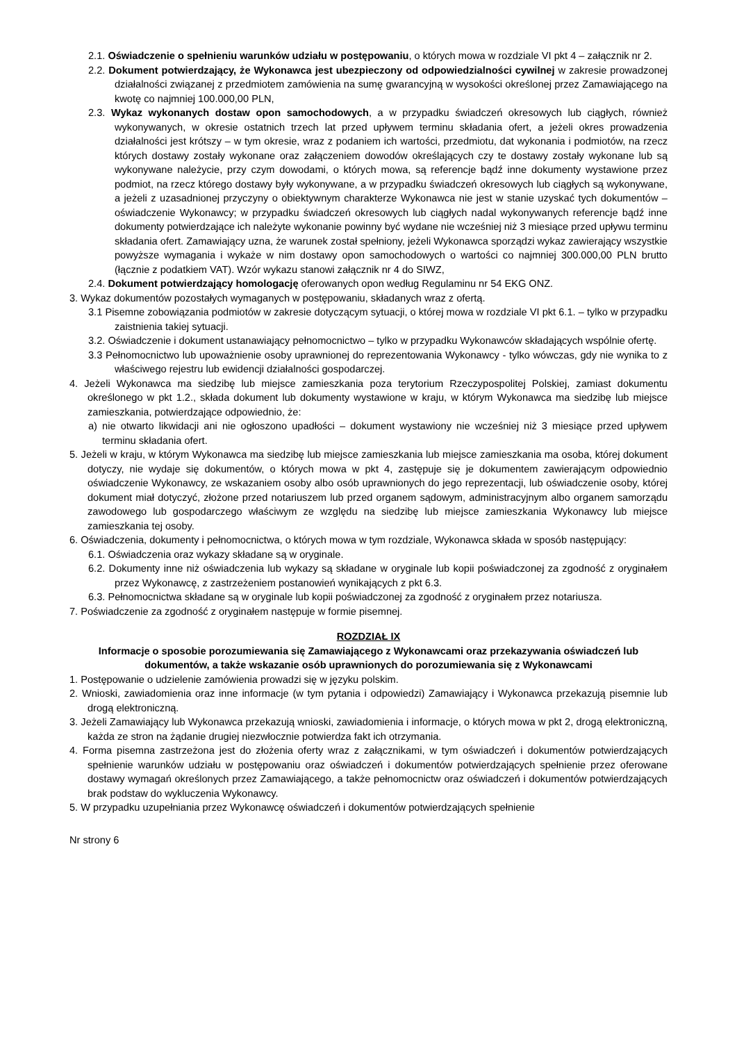2.1. Oświadczenie o spełnieniu warunków udziału w postępowaniu, o których mowa w rozdziale VI pkt 4 – załącznik nr 2.
2.2. Dokument potwierdzający, że Wykonawca jest ubezpieczony od odpowiedzialności cywilnej w zakresie prowadzonej działalności związanej z przedmiotem zamówienia na sumę gwarancyjną w wysokości określonej przez Zamawiającego na kwotę co najmniej 100.000,00 PLN,
2.3. Wykaz wykonanych dostaw opon samochodowych, a w przypadku świadczeń okresowych lub ciągłych, również wykonywanych, w okresie ostatnich trzech lat przed upływem terminu składania ofert, a jeżeli okres prowadzenia działalności jest krótszy – w tym okresie, wraz z podaniem ich wartości, przedmiotu, dat wykonania i podmiotów, na rzecz których dostawy zostały wykonane oraz załączeniem dowodów określających czy te dostawy zostały wykonane lub są wykonywane należycie, przy czym dowodami, o których mowa, są referencje bądź inne dokumenty wystawione przez podmiot, na rzecz którego dostawy były wykonywane, a w przypadku świadczeń okresowych lub ciągłych są wykonywane, a jeżeli z uzasadnionej przyczyny o obiektywnym charakterze Wykonawca nie jest w stanie uzyskać tych dokumentów – oświadczenie Wykonawcy; w przypadku świadczeń okresowych lub ciągłych nadal wykonywanych referencje bądź inne dokumenty potwierdzające ich należyte wykonanie powinny być wydane nie wcześniej niż 3 miesiące przed upływu terminu składania ofert. Zamawiający uzna, że warunek został spełniony, jeżeli Wykonawca sporządzi wykaz zawierający wszystkie powyższe wymagania i wykaże w nim dostawy opon samochodowych o wartości co najmniej 300.000,00 PLN brutto (łącznie z podatkiem VAT). Wzór wykazu stanowi załącznik nr 4 do SIWZ,
2.4. Dokument potwierdzający homologację oferowanych opon według Regulaminu nr 54 EKG ONZ.
3. Wykaz dokumentów pozostałych wymaganych w postępowaniu, składanych wraz z ofertą.
3.1 Pisemne zobowiązania podmiotów w zakresie dotyczącym sytuacji, o której mowa w rozdziale VI pkt 6.1. – tylko w przypadku zaistnienia takiej sytuacji.
3.2. Oświadczenie i dokument ustanawiający pełnomocnictwo – tylko w przypadku Wykonawców składających wspólnie ofertę.
3.3 Pełnomocnictwo lub upoważnienie osoby uprawnionej do reprezentowania Wykonawcy - tylko wówczas, gdy nie wynika to z właściwego rejestru lub ewidencji działalności gospodarczej.
4. Jeżeli Wykonawca ma siedzibę lub miejsce zamieszkania poza terytorium Rzeczypospolitej Polskiej, zamiast dokumentu określonego w pkt 1.2., składa dokument lub dokumenty wystawione w kraju, w którym Wykonawca ma siedzibę lub miejsce zamieszkania, potwierdzające odpowiednio, że:
a) nie otwarto likwidacji ani nie ogłoszono upadłości – dokument wystawiony nie wcześniej niż 3 miesiące przed upływem terminu składania ofert.
5. Jeżeli w kraju, w którym Wykonawca ma siedzibę lub miejsce zamieszkania lub miejsce zamieszkania ma osoba, której dokument dotyczy, nie wydaje się dokumentów, o których mowa w pkt 4, zastępuje się je dokumentem zawierającym odpowiednio oświadczenie Wykonawcy, ze wskazaniem osoby albo osób uprawnionych do jego reprezentacji, lub oświadczenie osoby, której dokument miał dotyczyć, złożone przed notariuszem lub przed organem sądowym, administracyjnym albo organem samorządu zawodowego lub gospodarczego właściwym ze względu na siedzibę lub miejsce zamieszkania Wykonawcy lub miejsce zamieszkania tej osoby.
6. Oświadczenia, dokumenty i pełnomocnictwa, o których mowa w tym rozdziale, Wykonawca składa w sposób następujący:
6.1. Oświadczenia oraz wykazy składane są w oryginale.
6.2. Dokumenty inne niż oświadczenia lub wykazy są składane w oryginale lub kopii poświadczonej za zgodność z oryginałem przez Wykonawcę, z zastrzeżeniem postanowień wynikających z pkt 6.3.
6.3. Pełnomocnictwa składane są w oryginale lub kopii poświadczonej za zgodność z oryginałem przez notariusza.
7. Poświadczenie za zgodność z oryginałem następuje w formie pisemnej.
ROZDZIAŁ IX
Informacje o sposobie porozumiewania się Zamawiającego z Wykonawcami oraz przekazywania oświadczeń lub dokumentów, a także wskazanie osób uprawnionych do porozumiewania się z Wykonawcami
1. Postępowanie o udzielenie zamówienia prowadzi się w języku polskim.
2. Wnioski, zawiadomienia oraz inne informacje (w tym pytania i odpowiedzi) Zamawiający i Wykonawca przekazują pisemnie lub drogą elektroniczną.
3. Jeżeli Zamawiający lub Wykonawca przekazują wnioski, zawiadomienia i informacje, o których mowa w pkt 2, drogą elektroniczną, każda ze stron na żądanie drugiej niezwłocznie potwierdza fakt ich otrzymania.
4. Forma pisemna zastrzeżona jest do złożenia oferty wraz z załącznikami, w tym oświadczeń i dokumentów potwierdzających spełnienie warunków udziału w postępowaniu oraz oświadczeń i dokumentów potwierdzających spełnienie przez oferowane dostawy wymagań określonych przez Zamawiającego, a także pełnomocnictw oraz oświadczeń i dokumentów potwierdzających brak podstaw do wykluczenia Wykonawcy.
5. W przypadku uzupełniania przez Wykonawcę oświadczeń i dokumentów potwierdzających spełnienie
Nr strony 6